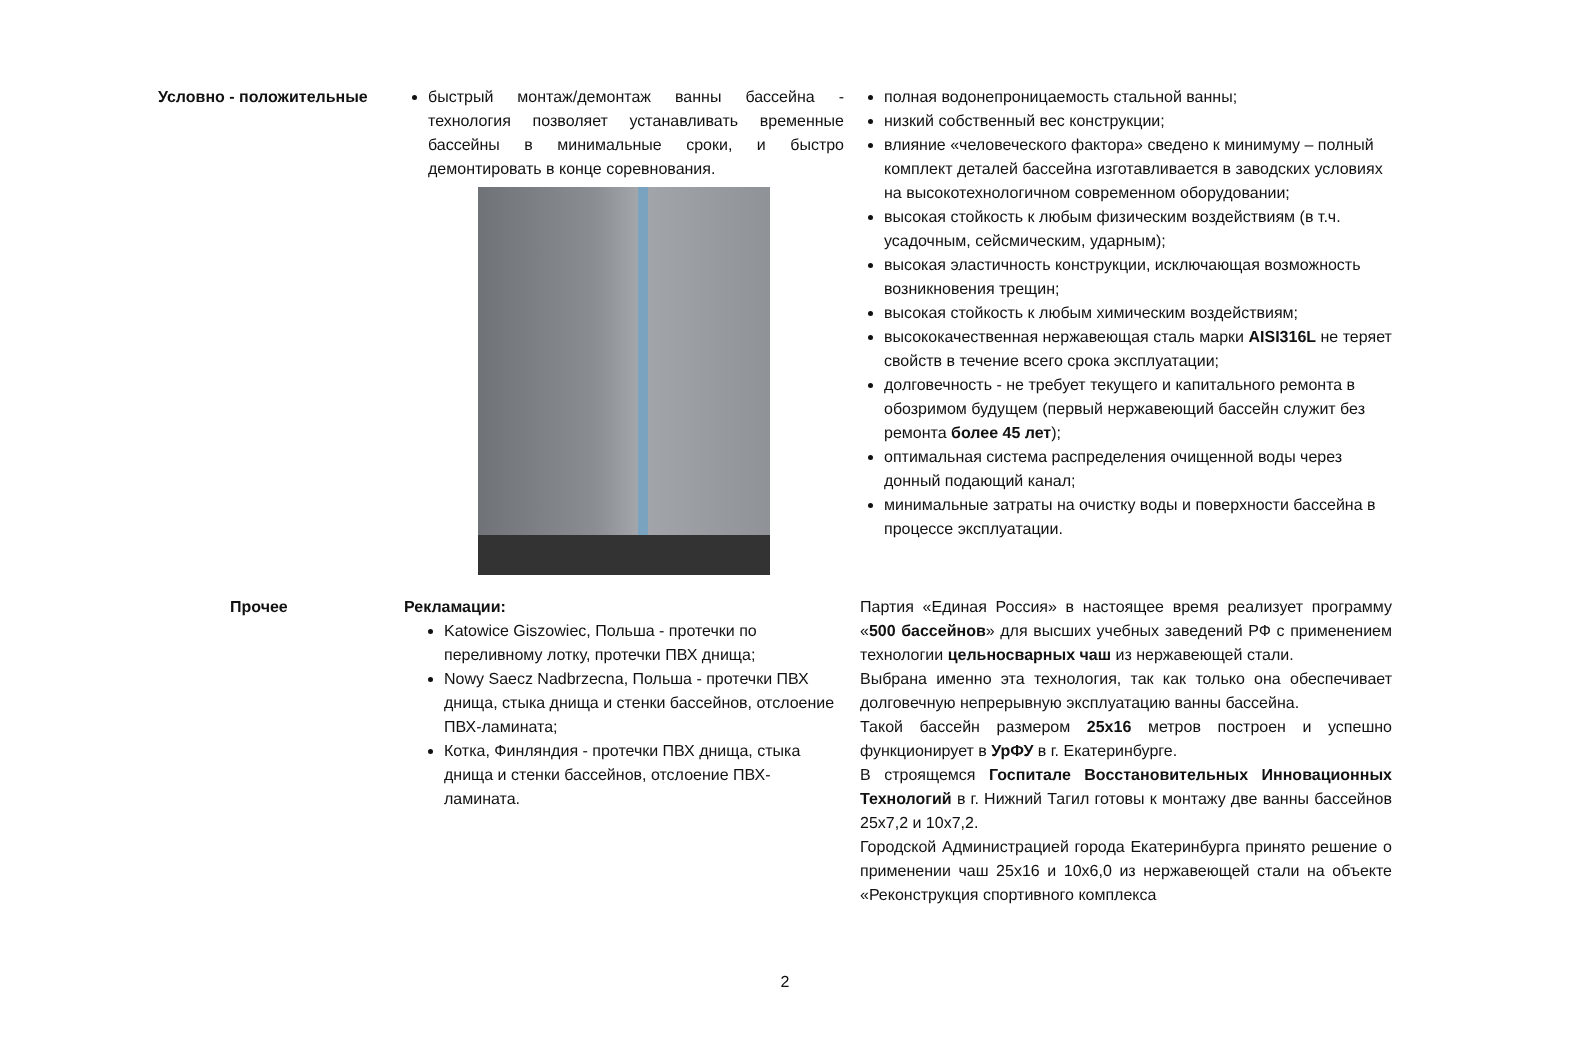| Условно - положительные | быстрый монтаж/демонтаж ванны бассейна - технология позволяет устанавливать временные бассейны в минимальные сроки, и быстро демонтировать в конце соревнования. | полная водонепроницаемость стальной ванны; низкий собственный вес конструкции; влияние «человеческого фактора» сведено к минимуму – полный комплект деталей бассейна изготавливается в заводских условиях на высокотехнологичном современном оборудовании; высокая стойкость к любым физическим воздействиям (в т.ч. усадочным, сейсмическим, ударным); высокая эластичность конструкции, исключающая возможность возникновения трещин; высокая стойкость к любым химическим воздействиям; высококачественная нержавеющая сталь марки AISI316L не теряет свойств в течение всего срока эксплуатации; долговечность - не требует текущего и капитального ремонта в обозримом будущем (первый нержавеющий бассейн служит без ремонта более 45 лет ); оптимальная система распределения очищенной воды через донный подающий канал; минимальные затраты на очистку воды и поверхности бассейна в процессе эксплуатации. |
| Прочее | Рекламации: Katowice Giszowiec, Польша - протечки по переливному лотку, протечки ПВХ днища; Nowy Saecz Nadbrzecna, Польша - протечки ПВХ днища, стыка днища и стенки бассейнов, отслоение ПВХ-ламината; Котка, Финляндия - протечки ПВХ днища, стыка днища и стенки бассейнов, отслоение ПВХ-ламината. | Партия «Единая Россия» в настоящее время реализует программу « 500 бассейнов » для высших учебных заведений РФ с применением технологии цельносварных чаш из нержавеющей стали. Выбрана именно эта технология, так как только она обеспечивает долговечную непрерывную эксплуатацию ванны бассейна. Такой бассейн размером 25х16 метров построен и успешно функционирует в УрФУ в г. Екатеринбурге. В строящемся Госпитале Восстановительных Инновационных Технологий в г. Нижний Тагил готовы к монтажу две ванны бассейнов 25х7,2 и 10х7,2. Городской Администрацией города Екатеринбурга принято решение о применении чаш 25х16 и 10х6,0 из нержавеющей стали на объекте «Реконструкция спортивного комплекса |
2